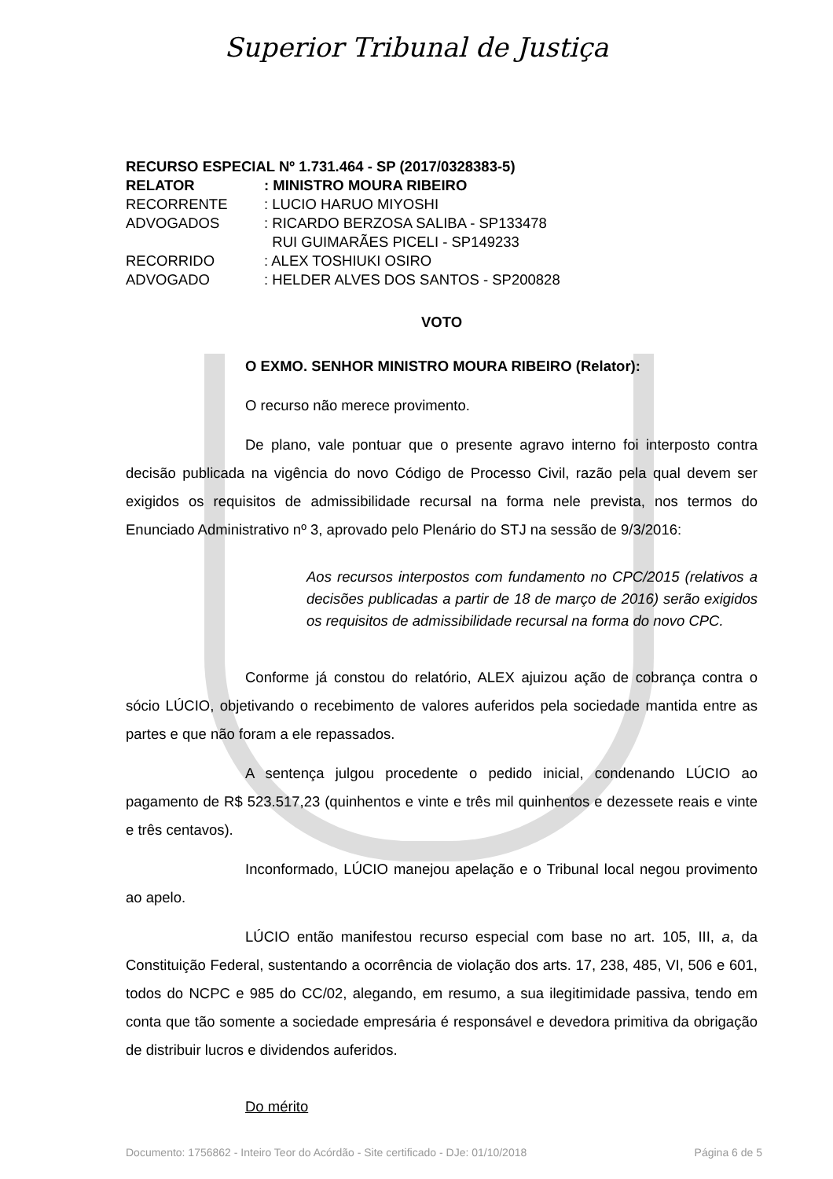Superior Tribunal de Justiça
| RECURSO ESPECIAL Nº 1.731.464 - SP (2017/0328383-5) | |
| RELATOR | : MINISTRO MOURA RIBEIRO |
| RECORRENTE | : LUCIO HARUO MIYOSHI |
| ADVOGADOS | : RICARDO BERZOSA SALIBA - SP133478 RUI GUIMARÃES PICELI - SP149233 |
| RECORRIDO | : ALEX TOSHIUKI OSIRO |
| ADVOGADO | : HELDER ALVES DOS SANTOS - SP200828 |
VOTO
O EXMO. SENHOR MINISTRO MOURA RIBEIRO (Relator):
O recurso não merece provimento.
De plano, vale pontuar que o presente agravo interno foi interposto contra decisão publicada na vigência do novo Código de Processo Civil, razão pela qual devem ser exigidos os requisitos de admissibilidade recursal na forma nele prevista, nos termos do Enunciado Administrativo nº 3, aprovado pelo Plenário do STJ na sessão de 9/3/2016:
Aos recursos interpostos com fundamento no CPC/2015 (relativos a decisões publicadas a partir de 18 de março de 2016) serão exigidos os requisitos de admissibilidade recursal na forma do novo CPC.
Conforme já constou do relatório, ALEX ajuizou ação de cobrança contra o sócio LÚCIO, objetivando o recebimento de valores auferidos pela sociedade mantida entre as partes e que não foram a ele repassados.
A sentença julgou procedente o pedido inicial, condenando LÚCIO ao pagamento de R$ 523.517,23 (quinhentos e vinte e três mil quinhentos e dezessete reais e vinte e três centavos).
Inconformado, LÚCIO manejou apelação e o Tribunal local negou provimento ao apelo.
LÚCIO então manifestou recurso especial com base no art. 105, III, a, da Constituição Federal, sustentando a ocorrência de violação dos arts. 17, 238, 485, VI, 506 e 601, todos do NCPC e 985 do CC/02, alegando, em resumo, a sua ilegitimidade passiva, tendo em conta que tão somente a sociedade empresária é responsável e devedora primitiva da obrigação de distribuir lucros e dividendos auferidos.
Do mérito
Documento: 1756862 - Inteiro Teor do Acórdão - Site certificado - DJe: 01/10/2018 Página 6 de 5